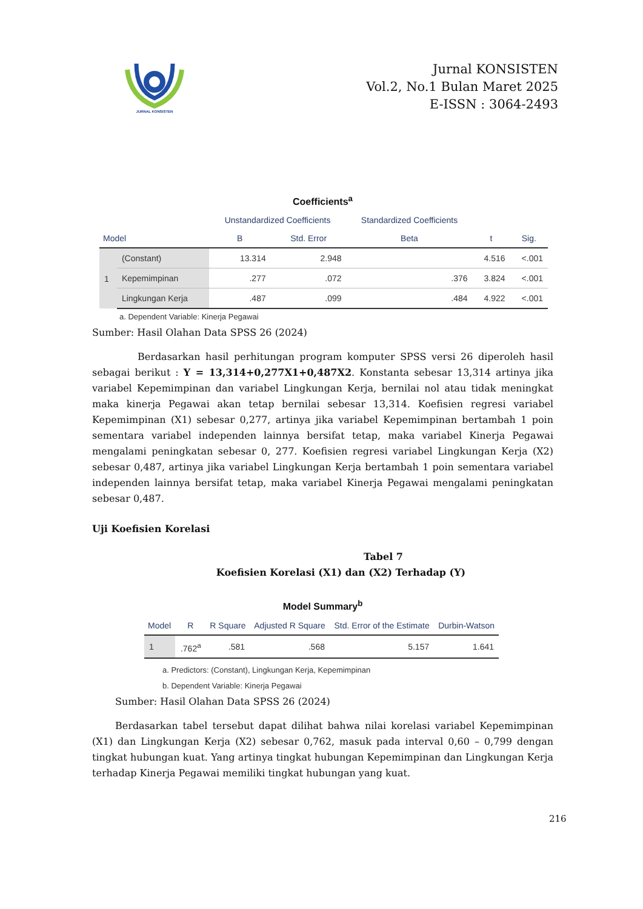JURNAL KONSISTEN
Jurnal KONSISTEN
Vol.2, No.1 Bulan Maret 2025
E-ISSN : 3064-2493
Coefficients<sup>a</sup>
| Model | | Unstandardized Coefficients | | Standardized Coefficients | t | Sig. |
| --- | --- | --- | --- | --- | --- | --- |
| | | B | Std. Error | Beta | | |
| 1 | (Constant) | 13.314 | 2.948 | | 4.516 | <.001 |
| | Kepemimpinan | .277 | .072 | .376 | 3.824 | <.001 |
| | Lingkungan Kerja | .487 | .099 | .484 | 4.922 | <.001 |
a. Dependent Variable: Kinerja Pegawai
Sumber: Hasil Olahan Data SPSS 26 (2024)
Berdasarkan hasil perhitungan program komputer SPSS versi 26 diperoleh hasil sebagai berikut : Y = 13,314+0,277X1+0,487X2. Konstanta sebesar 13,314 artinya jika variabel Kepemimpinan dan variabel Lingkungan Kerja, bernilai nol atau tidak meningkat maka kinerja Pegawai akan tetap bernilai sebesar 13,314. Koefisien regresi variabel Kepemimpinan (X1) sebesar 0,277, artinya jika variabel Kepemimpinan bertambah 1 poin sementara variabel independen lainnya bersifat tetap, maka variabel Kinerja Pegawai mengalami peningkatan sebesar 0, 277. Koefisien regresi variabel Lingkungan Kerja (X2) sebesar 0,487, artinya jika variabel Lingkungan Kerja bertambah 1 poin sementara variabel independen lainnya bersifat tetap, maka variabel Kinerja Pegawai mengalami peningkatan sebesar 0,487.
Uji Koefisien Korelasi
Tabel 7
Koefisien Korelasi (X1) dan (X2) Terhadap (Y)
Model Summary<sup>b</sup>
| Model | R | R Square | Adjusted R Square | Std. Error of the Estimate | Durbin-Watson |
| --- | --- | --- | --- | --- | --- |
| 1 | .762<sup>a</sup> | .581 | .568 | 5.157 | 1.641 |
a. Predictors: (Constant), Lingkungan Kerja, Kepemimpinan
b. Dependent Variable: Kinerja Pegawai
Sumber: Hasil Olahan Data SPSS 26 (2024)
Berdasarkan tabel tersebut dapat dilihat bahwa nilai korelasi variabel Kepemimpinan (X1) dan Lingkungan Kerja (X2) sebesar 0,762, masuk pada interval 0,60 – 0,799 dengan tingkat hubungan kuat. Yang artinya tingkat hubungan Kepemimpinan dan Lingkungan Kerja terhadap Kinerja Pegawai memiliki tingkat hubungan yang kuat.
216